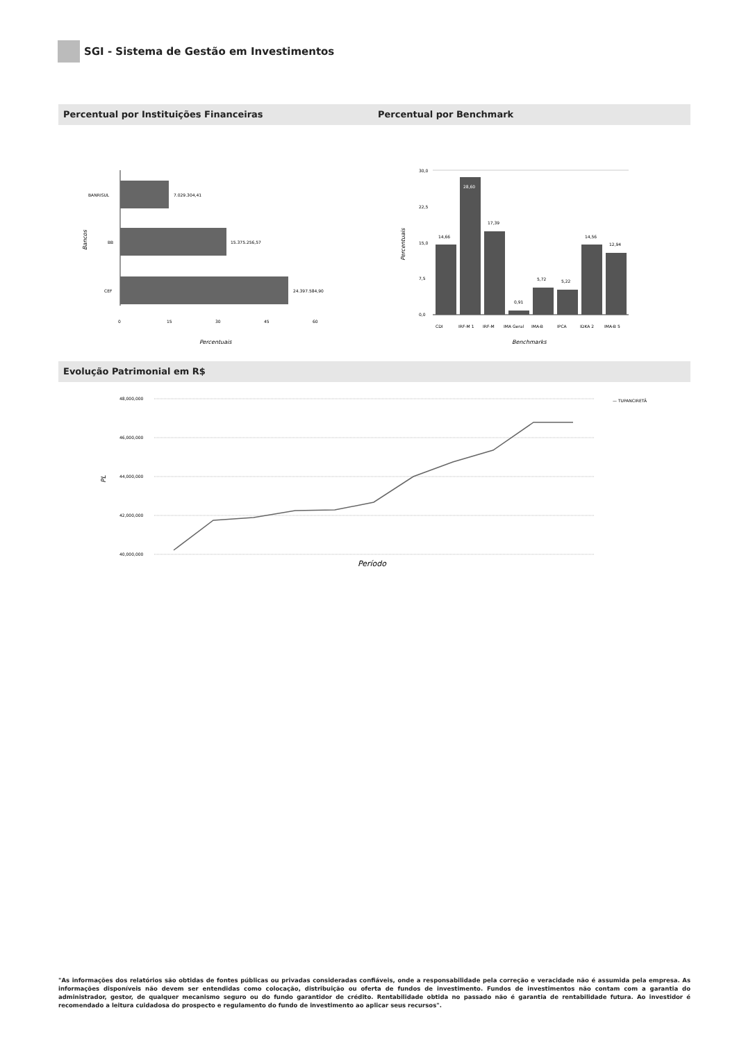SGI - Sistema de Gestão em Investimentos
Percentual por Instituições Financeiras Percentual por Benchmark
BANRISUL
7.029.304,41
BB
15.375.256,57
CEF
24.397.584,90
0
15
30
45
60
Percentuais
Bancos
30,0
22,5
15,0
7,5
0,0
14,66
28,60
17,39
0,91
5,72
5,22
14,56
12,94
CDI
IRF-M 1
IRF-M
IMA Geral
IMA-B
IPCA
IDKA 2
IMA-B 5
Benchmarks
Percentuais
Evolução Patrimonial em R$
48,000,000
46,000,000
44,000,000
42,000,000
40,000,000
— TUPANCIRETÃ
Período
PL
"As informações dos relatórios são obtidas de fontes públicas ou privadas consideradas confiáveis, onde a responsabilidade pela correção e veracidade não é assumida pela empresa. As informações disponíveis não devem ser entendidas como colocação, distribuição ou oferta de fundos de investimento. Fundos de investimentos não contam com a garantia do administrador, gestor, de qualquer mecanismo seguro ou do fundo garantidor de crédito. Rentabilidade obtida no passado não é garantia de rentabilidade futura. Ao investidor é recomendado a leitura cuidadosa do prospecto e regulamento do fundo de investimento ao aplicar seus recursos".